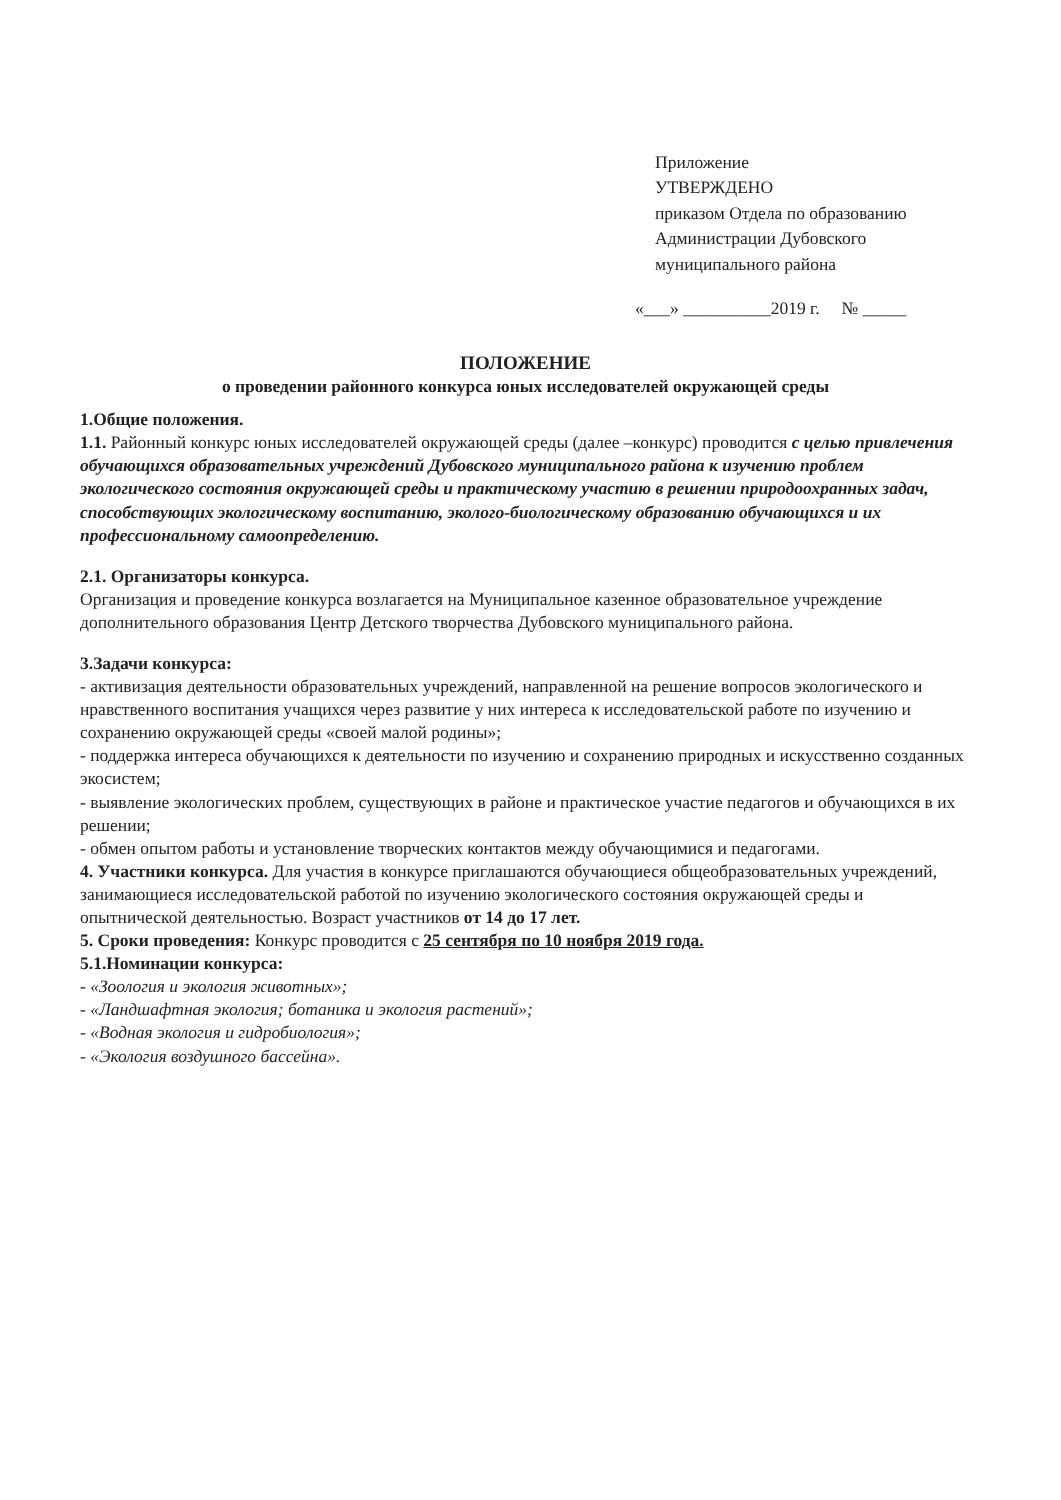Приложение
УТВЕРЖДЕНО
приказом Отдела по образованию
Администрации Дубовского
муниципального района
«___» __________2019 г. № _____
ПОЛОЖЕНИЕ
о проведении районного конкурса юных исследователей окружающей среды
1.Общие положения.
1.1. Районный конкурс юных исследователей окружающей среды (далее –конкурс) проводится с целью привлечения обучающихся образовательных учреждений Дубовского муниципального района к изучению проблем экологического состояния окружающей среды и практическому участию в решении природоохранных задач, способствующих экологическому воспитанию, эколого-биологическому образованию обучающихся и их профессиональному самоопределению.
2.1. Организаторы конкурса.
Организация и проведение конкурса возлагается на Муниципальное казенное образовательное учреждение дополнительного образования Центр Детского творчества Дубовского муниципального района.
3.Задачи конкурса:
- активизация деятельности образовательных учреждений, направленной на решение вопросов экологического и нравственного воспитания учащихся через развитие у них интереса к исследовательской работе по изучению и сохранению окружающей среды «своей малой родины»;
- поддержка интереса обучающихся к деятельности по изучению и сохранению природных и искусственно созданных экосистем;
- выявление экологических проблем, существующих в районе и практическое участие педагогов и обучающихся в их решении;
- обмен опытом работы и установление творческих контактов между обучающимися и педагогами.
4. Участники конкурса. Для участия в конкурсе приглашаются обучающиеся общеобразовательных учреждений, занимающиеся исследовательской работой по изучению экологического состояния окружающей среды и опытнической деятельностью. Возраст участников от 14 до 17 лет.
5. Сроки проведения: Конкурс проводится с 25 сентября по 10 ноября 2019 года.
5.1.Номинации конкурса:
- «Зоология и экология животных»;
- «Ландшафтная экология; ботаника и экология растений»;
- «Водная экология и гидробиология»;
- «Экология воздушного бассейна».